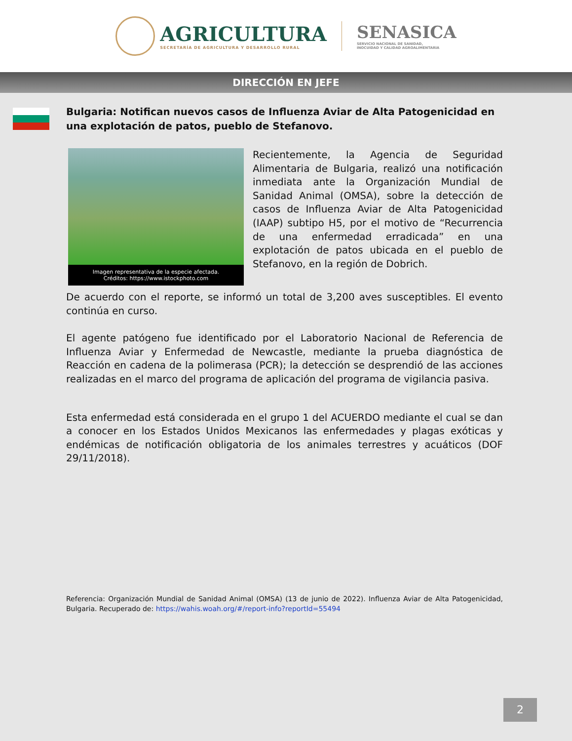AGRICULTURA
SECRETARÍA DE AGRICULTURA Y DESARROLLO RURAL
SENASICA
SERVICIO NACIONAL DE SANIDAD,
INOCUIDAD Y CALIDAD AGROALIMENTARIA
DIRECCIÓN EN JEFE
Bulgaria: Notifican nuevos casos de Influenza Aviar de Alta Patogenicidad en una explotación de patos, pueblo de Stefanovo.
Imagen representativa de la especie afectada.
Créditos: https://www.istockphoto.com
Recientemente, la Agencia de Seguridad Alimentaria de Bulgaria, realizó una notificación inmediata ante la Organización Mundial de Sanidad Animal (OMSA), sobre la detección de casos de Influenza Aviar de Alta Patogenicidad (IAAP) subtipo H5, por el motivo de “Recurrencia de una enfermedad erradicada” en una explotación de patos ubicada en el pueblo de Stefanovo, en la región de Dobrich.
De acuerdo con el reporte, se informó un total de 3,200 aves susceptibles. El evento continúa en curso.
El agente patógeno fue identificado por el Laboratorio Nacional de Referencia de Influenza Aviar y Enfermedad de Newcastle, mediante la prueba diagnóstica de Reacción en cadena de la polimerasa (PCR); la detección se desprendió de las acciones realizadas en el marco del programa de aplicación del programa de vigilancia pasiva.
Esta enfermedad está considerada en el grupo 1 del ACUERDO mediante el cual se dan a conocer en los Estados Unidos Mexicanos las enfermedades y plagas exóticas y endémicas de notificación obligatoria de los animales terrestres y acuáticos (DOF 29/11/2018).
Referencia: Organización Mundial de Sanidad Animal (OMSA) (13 de junio de 2022). Influenza Aviar de Alta Patogenicidad, Bulgaria. Recuperado de: https://wahis.woah.org/#/report-info?reportId=55494
2